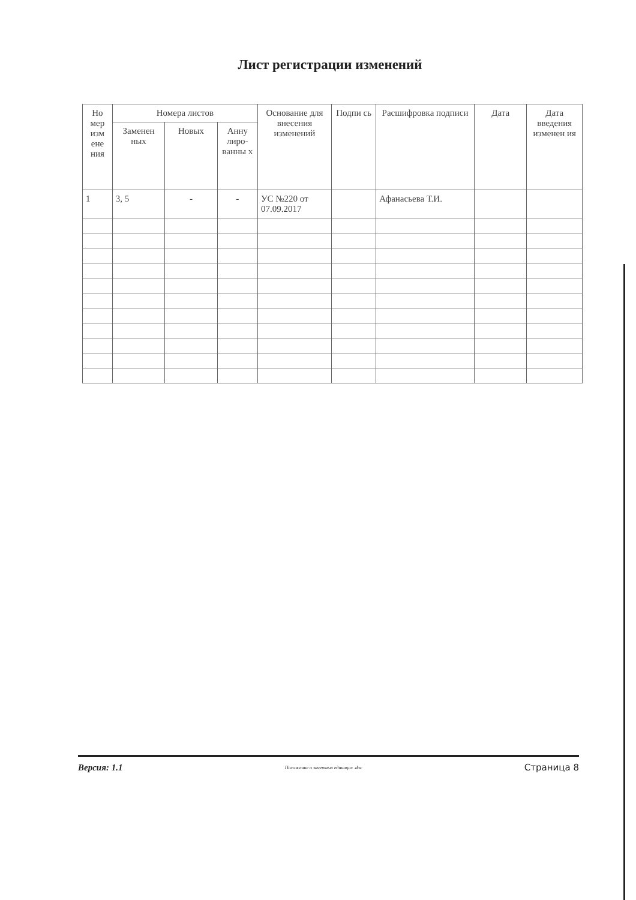Лист регистрации изменений
| Но мер изм ене ния | Номера листов | | | Основание для внесения изменений | Подпи сь | Расшифровка подписи | Дата | Дата введения изменен ия |
| --- | --- | --- | --- | --- | --- | --- | --- | --- |
| | Заменен ных | Новых | Анну лиро-ванны х | | | | | |
| 1 | 3, 5 | - | - | УС №220 от 07.09.2017 | | Афанасьева Т.И. | | |
Версия: 1.1 Положение о зачетных единицах .doc Страница 8